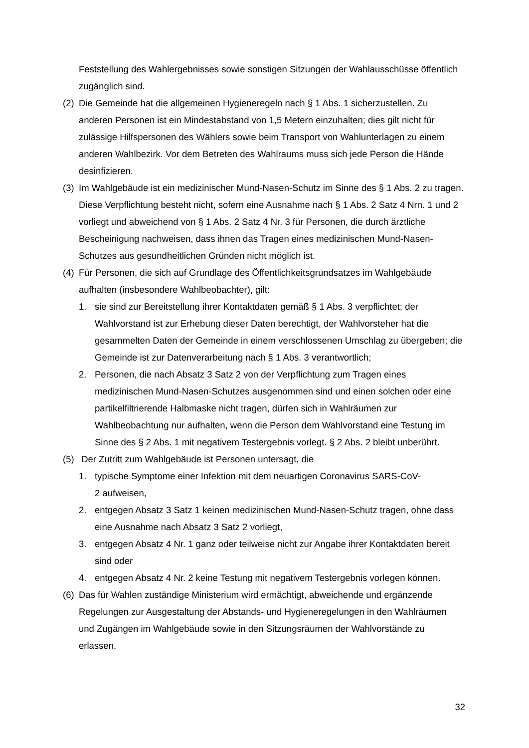Feststellung des Wahlergebnisses sowie sonstigen Sitzungen der Wahlausschüsse öffentlich zugänglich sind.
(2) Die Gemeinde hat die allgemeinen Hygieneregeln nach § 1 Abs. 1 sicherzustellen. Zu anderen Personen ist ein Mindestabstand von 1,5 Metern einzuhalten; dies gilt nicht für zulässige Hilfspersonen des Wählers sowie beim Transport von Wahlunterlagen zu einem anderen Wahlbezirk. Vor dem Betreten des Wahlraums muss sich jede Person die Hände desinfizieren.
(3) Im Wahlgebäude ist ein medizinischer Mund-Nasen-Schutz im Sinne des § 1 Abs. 2 zu tragen. Diese Verpflichtung besteht nicht, sofern eine Ausnahme nach § 1 Abs. 2 Satz 4 Nrn. 1 und 2 vorliegt und abweichend von § 1 Abs. 2 Satz 4 Nr. 3 für Personen, die durch ärztliche Bescheinigung nachweisen, dass ihnen das Tragen eines medizinischen Mund-Nasen-Schutzes aus gesundheitlichen Gründen nicht möglich ist.
(4) Für Personen, die sich auf Grundlage des Öffentlichkeitsgrundsatzes im Wahlgebäude aufhalten (insbesondere Wahlbeobachter), gilt:
1. sie sind zur Bereitstellung ihrer Kontaktdaten gemäß § 1 Abs. 3 verpflichtet; der Wahlvorstand ist zur Erhebung dieser Daten berechtigt, der Wahlvorsteher hat die gesammelten Daten der Gemeinde in einem verschlossenen Umschlag zu übergeben; die Gemeinde ist zur Datenverarbeitung nach § 1 Abs. 3 verantwortlich;
2. Personen, die nach Absatz 3 Satz 2 von der Verpflichtung zum Tragen eines medizinischen Mund-Nasen-Schutzes ausgenommen sind und einen solchen oder eine partikelfiltrierende Halbmaske nicht tragen, dürfen sich in Wahlräumen zur Wahlbeobachtung nur aufhalten, wenn die Person dem Wahlvorstand eine Testung im Sinne des § 2 Abs. 1 mit negativem Testergebnis vorlegt. § 2 Abs. 2 bleibt unberührt.
(5) Der Zutritt zum Wahlgebäude ist Personen untersagt, die
1. typische Symptome einer Infektion mit dem neuartigen Coronavirus SARS-CoV-
2 aufweisen,
2. entgegen Absatz 3 Satz 1 keinen medizinischen Mund-Nasen-Schutz tragen, ohne dass eine Ausnahme nach Absatz 3 Satz 2 vorliegt,
3. entgegen Absatz 4 Nr. 1 ganz oder teilweise nicht zur Angabe ihrer Kontaktdaten bereit sind oder
4. entgegen Absatz 4 Nr. 2 keine Testung mit negativem Testergebnis vorlegen können.
(6) Das für Wahlen zuständige Ministerium wird ermächtigt, abweichende und ergänzende Regelungen zur Ausgestaltung der Abstands- und Hygieneregelungen in den Wahlräumen und Zugängen im Wahlgebäude sowie in den Sitzungsräumen der Wahlvorstände zu erlassen.
32